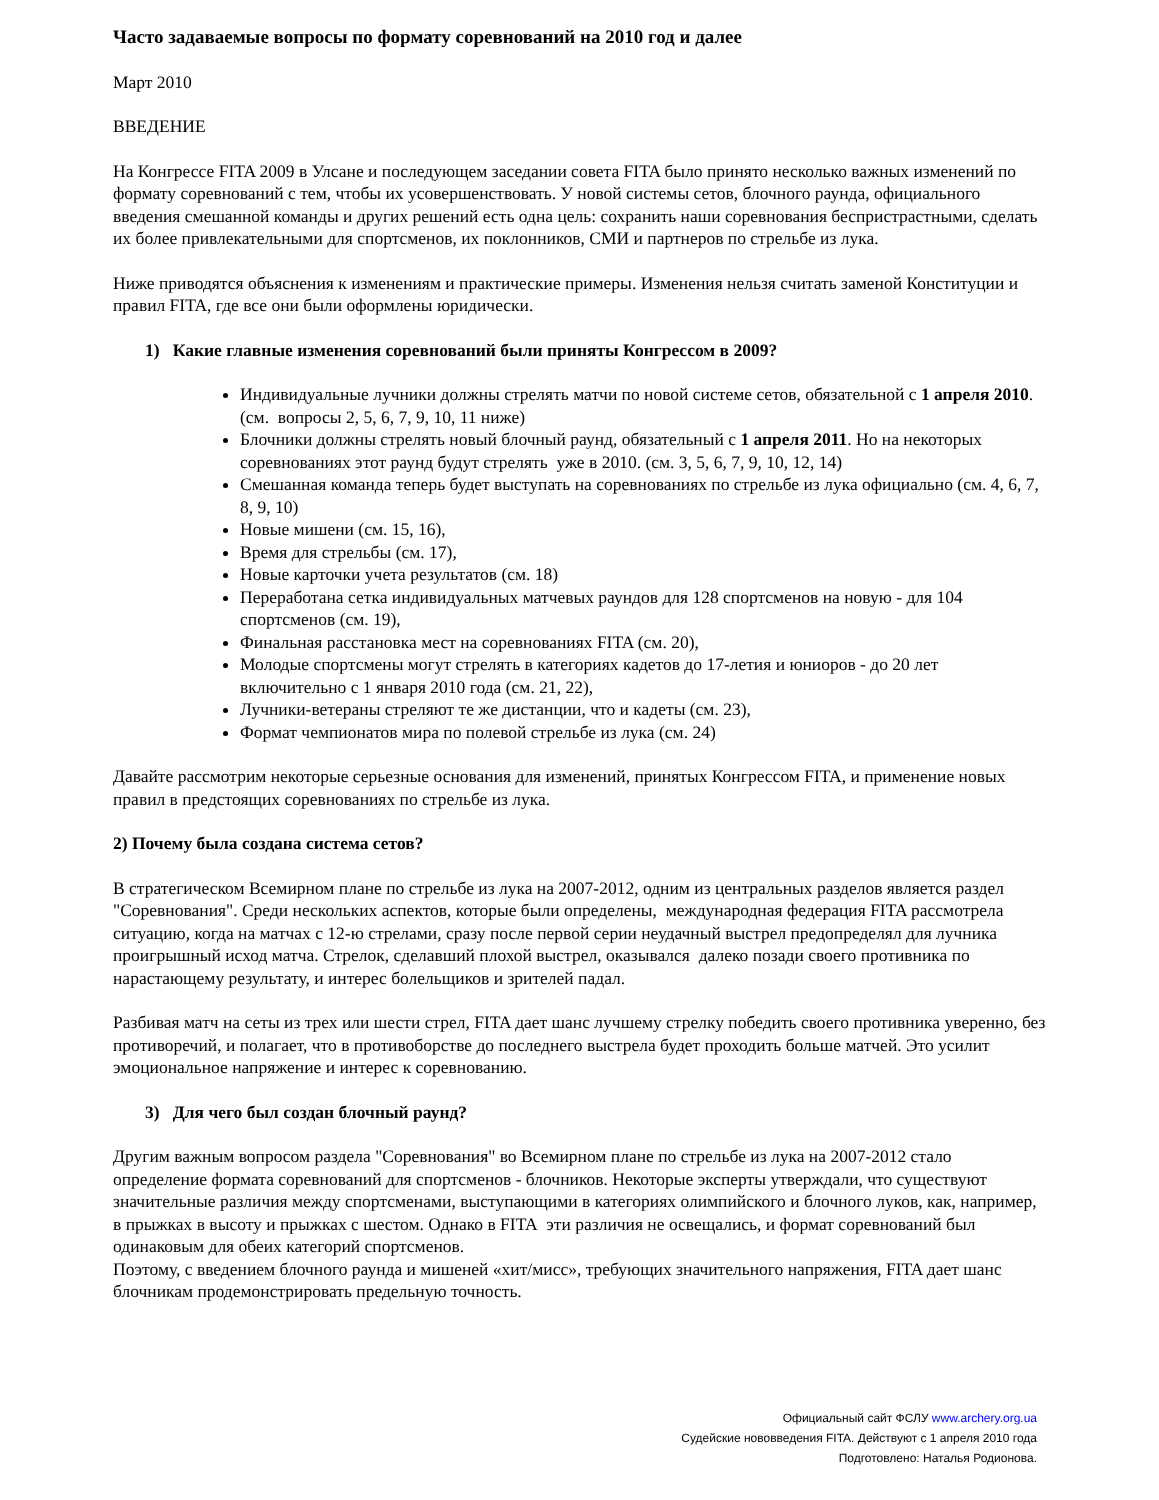Часто задаваемые вопросы по формату соревнований на 2010 год и далее
Март 2010
ВВЕДЕНИЕ
На Конгрессе FITA 2009 в Улсане и последующем заседании совета FITA было принято несколько важных изменений по формату соревнований с тем, чтобы их усовершенствовать. У новой системы сетов, блочного раунда, официального введения смешанной команды и других решений есть одна цель: сохранить наши соревнования беспристрастными, сделать их более привлекательными для спортсменов, их поклонников, СМИ и партнеров по стрельбе из лука.
Ниже приводятся объяснения к изменениям и практические примеры. Изменения нельзя считать заменой Конституции и правил FITA, где все они были оформлены юридически.
1) Какие главные изменения соревнований были приняты Конгрессом в 2009?
Индивидуальные лучники должны стрелять матчи по новой системе сетов, обязательной с 1 апреля 2010. (см. вопросы 2, 5, 6, 7, 9, 10, 11 ниже)
Блочники должны стрелять новый блочный раунд, обязательный с 1 апреля 2011. Но на некоторых соревнованиях этот раунд будут стрелять уже в 2010. (см. 3, 5, 6, 7, 9, 10, 12, 14)
Смешанная команда теперь будет выступать на соревнованиях по стрельбе из лука официально (см. 4, 6, 7, 8, 9, 10)
Новые мишени (см. 15, 16),
Время для стрельбы (см. 17),
Новые карточки учета результатов (см. 18)
Переработана сетка индивидуальных матчевых раундов для 128 спортсменов на новую - для 104 спортсменов (см. 19),
Финальная расстановка мест на соревнованиях FITA (см. 20),
Молодые спортсмены могут стрелять в категориях кадетов до 17-летия и юниоров - до 20 лет включительно с 1 января 2010 года (см. 21, 22),
Лучники-ветераны стреляют те же дистанции, что и кадеты (см. 23),
Формат чемпионатов мира по полевой стрельбе из лука (см. 24)
Давайте рассмотрим некоторые серьезные основания для изменений, принятых Конгрессом FITA, и применение новых правил в предстоящих соревнованиях по стрельбе из лука.
2) Почему была создана система сетов?
В стратегическом Всемирном плане по стрельбе из лука на 2007-2012, одним из центральных разделов является раздел "Соревнования". Среди нескольких аспектов, которые были определены, международная федерация FITA рассмотрела ситуацию, когда на матчах с 12-ю стрелами, сразу после первой серии неудачный выстрел предопределял для лучника проигрышный исход матча. Стрелок, сделавший плохой выстрел, оказывался далеко позади своего противника по нарастающему результату, и интерес болельщиков и зрителей падал.
Разбивая матч на сеты из трех или шести стрел, FITA дает шанс лучшему стрелку победить своего противника уверенно, без противоречий, и полагает, что в противоборстве до последнего выстрела будет проходить больше матчей. Это усилит эмоциональное напряжение и интерес к соревнованию.
3) Для чего был создан блочный раунд?
Другим важным вопросом раздела "Соревнования" во Всемирном плане по стрельбе из лука на 2007-2012 стало определение формата соревнований для спортсменов - блочников. Некоторые эксперты утверждали, что существуют значительные различия между спортсменами, выступающими в категориях олимпийского и блочного луков, как, например, в прыжках в высоту и прыжках с шестом. Однако в FITA эти различия не освещались, и формат соревнований был одинаковым для обеих категорий спортсменов.
Поэтому, с введением блочного раунда и мишеней «хит/мисс», требующих значительного напряжения, FITA дает шанс блочникам продемонстрировать предельную точность.
Официальный сайт ФСЛУ www.archery.org.ua
Судейские нововведения FITA. Действуют с 1 апреля 2010 года
Подготовлено: Наталья Родионова.